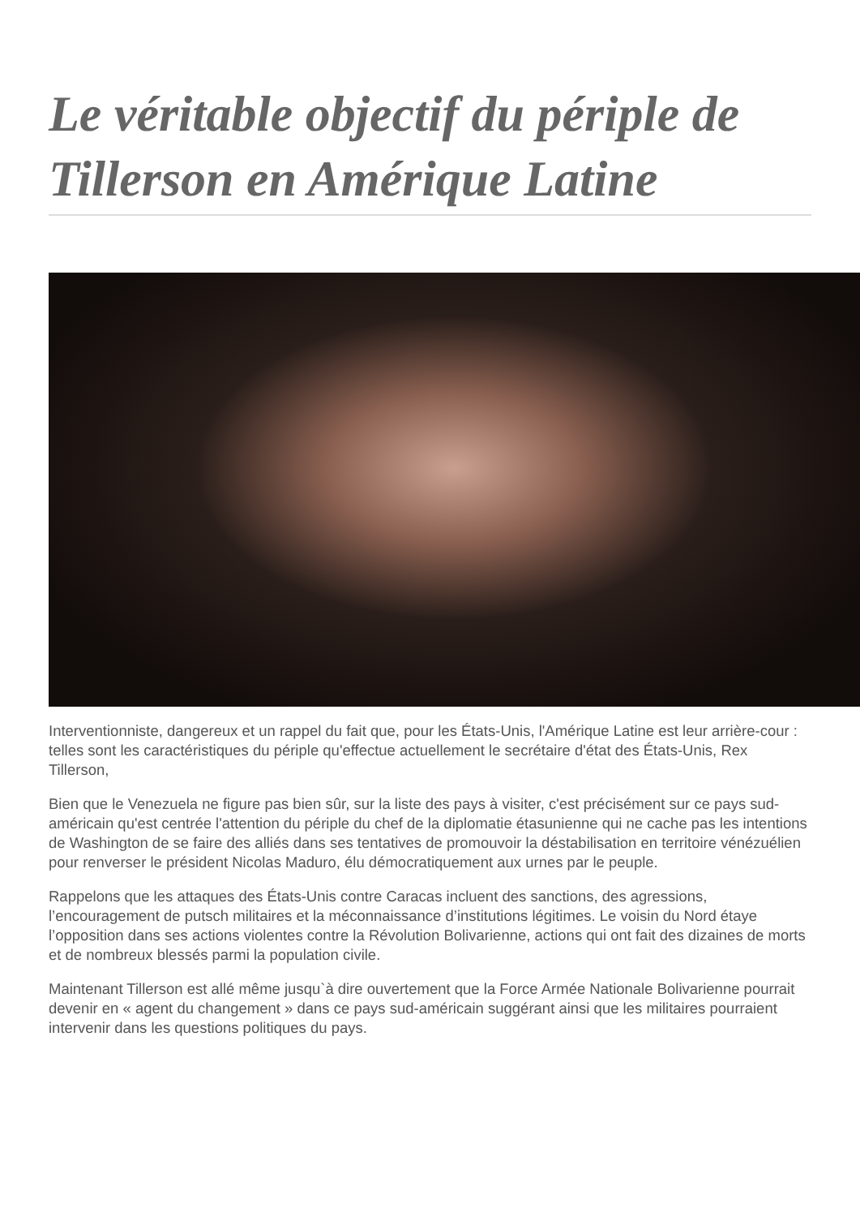Le véritable objectif du périple de Tillerson en Amérique Latine
Interventionniste, dangereux et un rappel du fait que, pour les États-Unis, l'Amérique Latine est leur arrière-cour : telles sont les caractéristiques du périple qu'effectue actuellement le secrétaire d'état des États-Unis, Rex Tillerson,
Bien que le Venezuela ne figure pas bien sûr, sur la liste des pays à visiter, c'est précisément sur ce pays sud-américain qu'est centrée l'attention du périple du chef de la diplomatie étasunienne qui ne cache pas les intentions de Washington de se faire des alliés dans ses tentatives de promouvoir la déstabilisation en territoire vénézuélien pour renverser le président Nicolas Maduro, élu démocratiquement aux urnes par le peuple.
Rappelons que les attaques des États-Unis contre Caracas incluent des sanctions, des agressions, l’encouragement de putsch militaires et la méconnaissance d’institutions légitimes. Le voisin du Nord étaye l’opposition dans ses actions violentes contre la Révolution Bolivarienne, actions qui ont fait des dizaines de morts et de nombreux blessés parmi la population civile.
Maintenant Tillerson est allé même jusqu`à dire ouvertement que la Force Armée Nationale Bolivarienne pourrait devenir en « agent du changement » dans ce pays sud-américain suggérant ainsi que les militaires pourraient intervenir dans les questions politiques du pays.